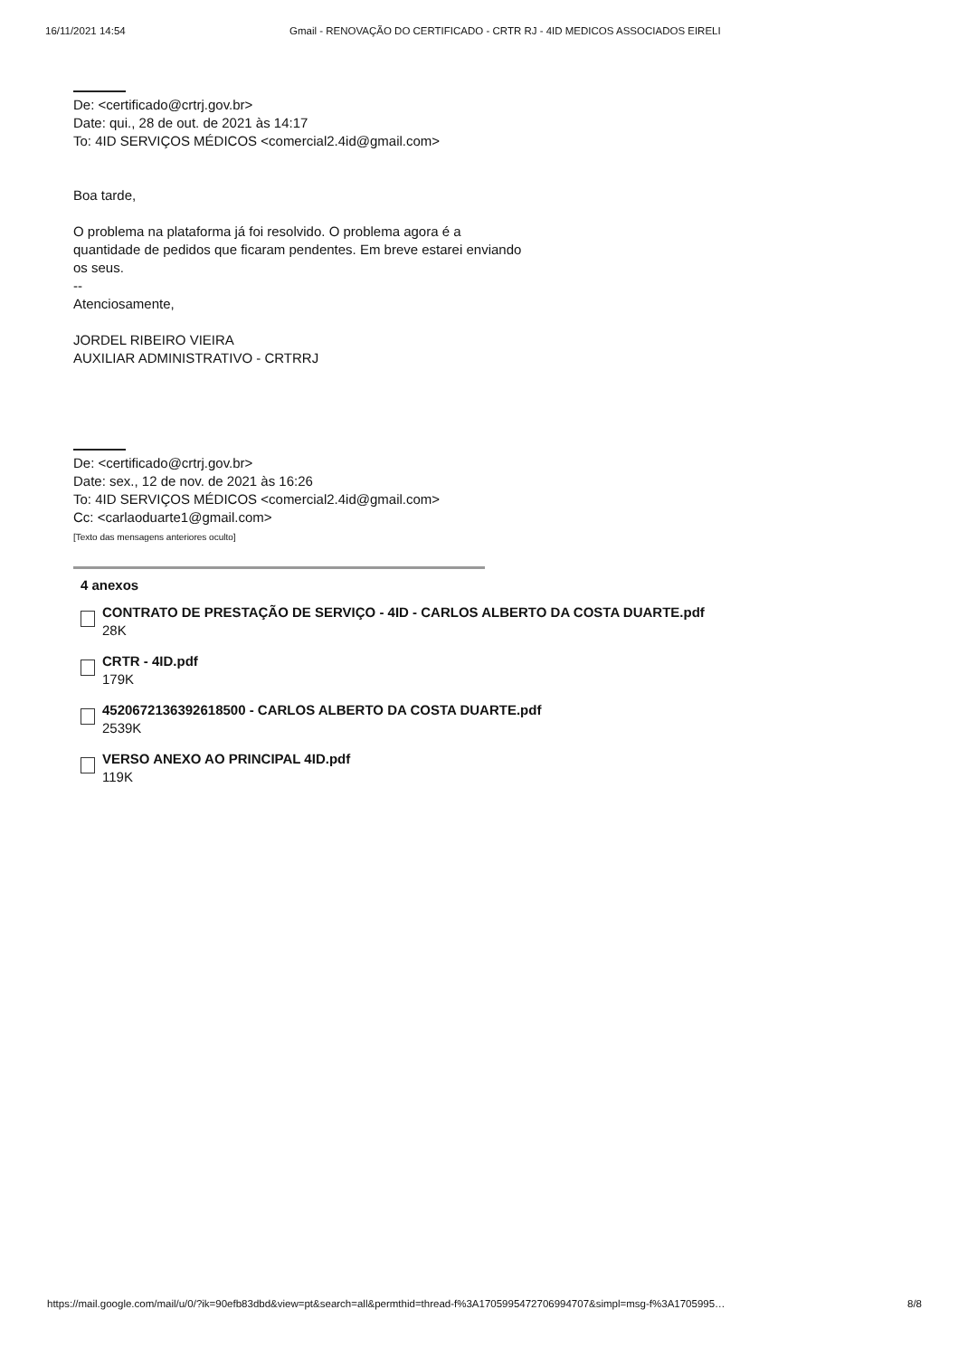16/11/2021 14:54 Gmail - RENOVAÇÃO DO CERTIFICADO - CRTR RJ - 4ID MEDICOS ASSOCIADOS EIRELI
De: <certificado@crtrj.gov.br>
Date: qui., 28 de out. de 2021 às 14:17
To: 4ID SERVIÇOS MÉDICOS <comercial2.4id@gmail.com>
Boa tarde,
O problema na plataforma já foi resolvido. O problema agora é a
quantidade de pedidos que ficaram pendentes. Em breve estarei enviando
os seus.
--
Atenciosamente,
JORDEL RIBEIRO VIEIRA
AUXILIAR ADMINISTRATIVO - CRTRRJ
De: <certificado@crtrj.gov.br>
Date: sex., 12 de nov. de 2021 às 16:26
To: 4ID SERVIÇOS MÉDICOS <comercial2.4id@gmail.com>
Cc: <carlaoduarte1@gmail.com>
[Texto das mensagens anteriores oculto]
4 anexos
CONTRATO DE PRESTAÇÃO DE SERVIÇO - 4ID - CARLOS ALBERTO DA COSTA DUARTE.pdf
28K
CRTR - 4ID.pdf
179K
4520672136392618500 - CARLOS ALBERTO DA COSTA DUARTE.pdf
2539K
VERSO ANEXO AO PRINCIPAL 4ID.pdf
119K
https://mail.google.com/mail/u/0/?ik=90efb83dbd&view=pt&search=all&permthid=thread-f%3A1705995472706994707&simpl=msg-f%3A1705995… 8/8